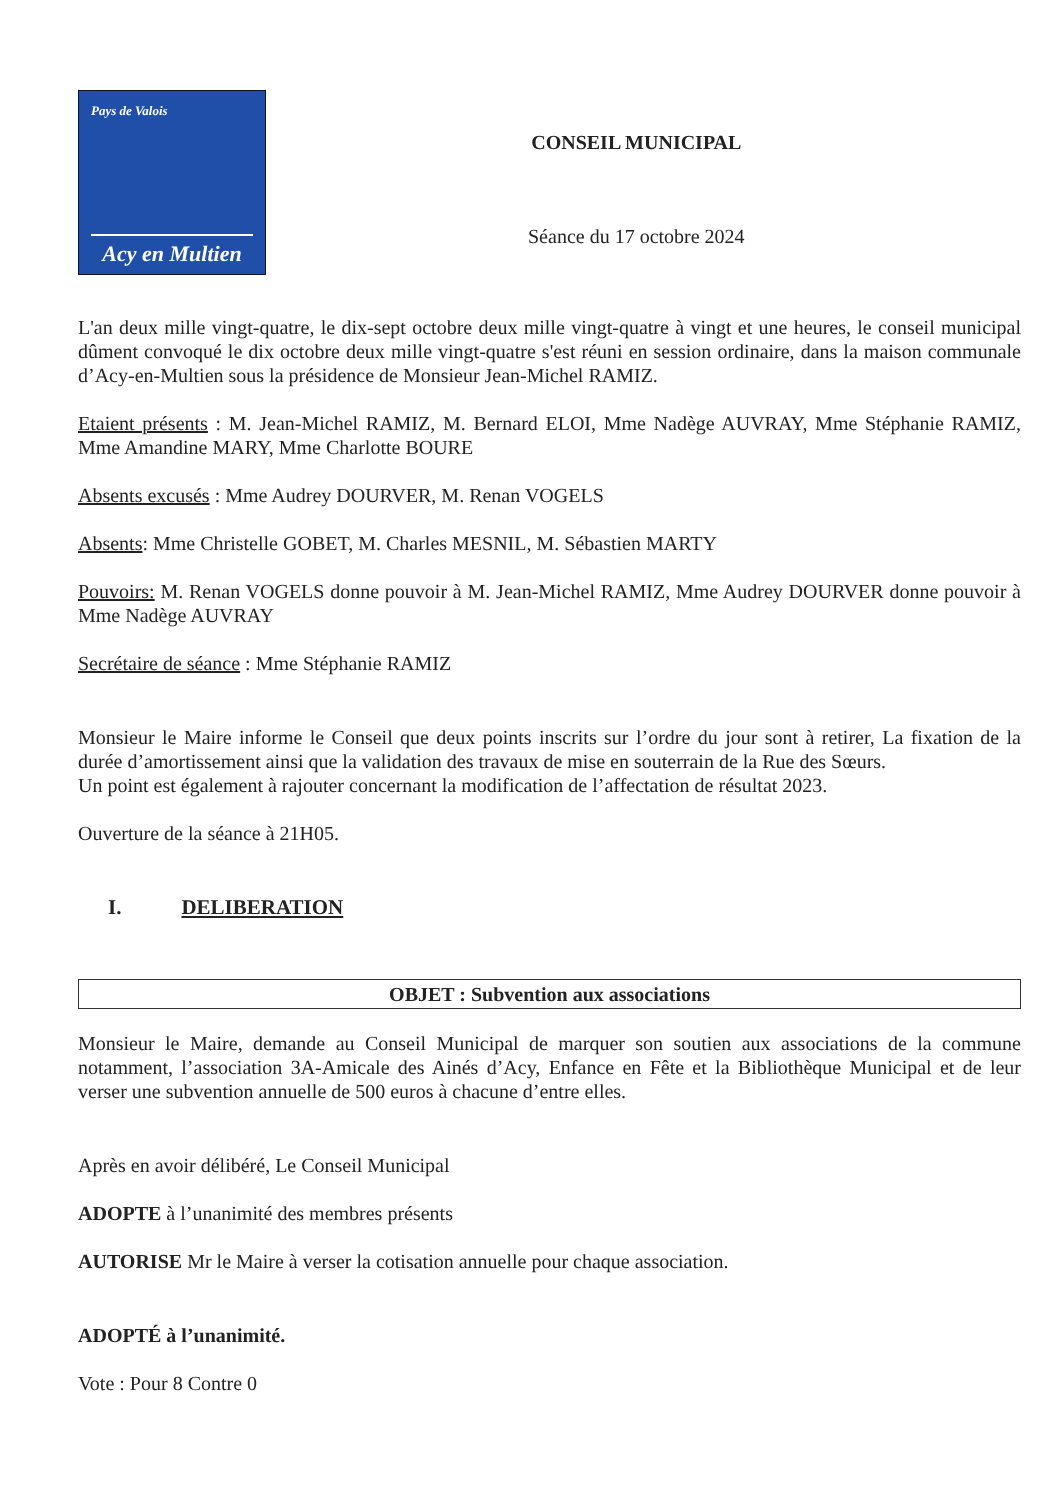Pays de Valois
Acy en Multien
CONSEIL MUNICIPAL
Séance du 17 octobre 2024
L'an deux mille vingt-quatre, le dix-sept octobre deux mille vingt-quatre à vingt et une heures, le conseil municipal dûment convoqué le dix octobre deux mille vingt-quatre s'est réuni en session ordinaire, dans la maison communale d’Acy-en-Multien sous la présidence de Monsieur Jean-Michel RAMIZ.
Etaient présents : M. Jean-Michel RAMIZ, M. Bernard ELOI, Mme Nadège AUVRAY, Mme Stéphanie RAMIZ, Mme Amandine MARY, Mme Charlotte BOURE
Absents excusés : Mme Audrey DOURVER, M. Renan VOGELS
Absents: Mme Christelle GOBET, M. Charles MESNIL, M. Sébastien MARTY
Pouvoirs: M. Renan VOGELS donne pouvoir à M. Jean-Michel RAMIZ, Mme Audrey DOURVER donne pouvoir à Mme Nadège AUVRAY
Secrétaire de séance : Mme Stéphanie RAMIZ
Monsieur le Maire informe le Conseil que deux points inscrits sur l’ordre du jour sont à retirer, La fixation de la durée d’amortissement ainsi que la validation des travaux de mise en souterrain de la Rue des Sœurs.
Un point est également à rajouter concernant la modification de l’affectation de résultat 2023.
Ouverture de la séance à 21H05.
I. DELIBERATION
OBJET : Subvention aux associations
Monsieur le Maire, demande au Conseil Municipal de marquer son soutien aux associations de la commune notamment, l’association 3A-Amicale des Ainés d’Acy, Enfance en Fête et la Bibliothèque Municipal et de leur verser une subvention annuelle de 500 euros à chacune d’entre elles.
Après en avoir délibéré, Le Conseil Municipal
ADOPTE à l’unanimité des membres présents
AUTORISE Mr le Maire à verser la cotisation annuelle pour chaque association.
ADOPTÉ à l’unanimité.
Vote : Pour 8 Contre 0